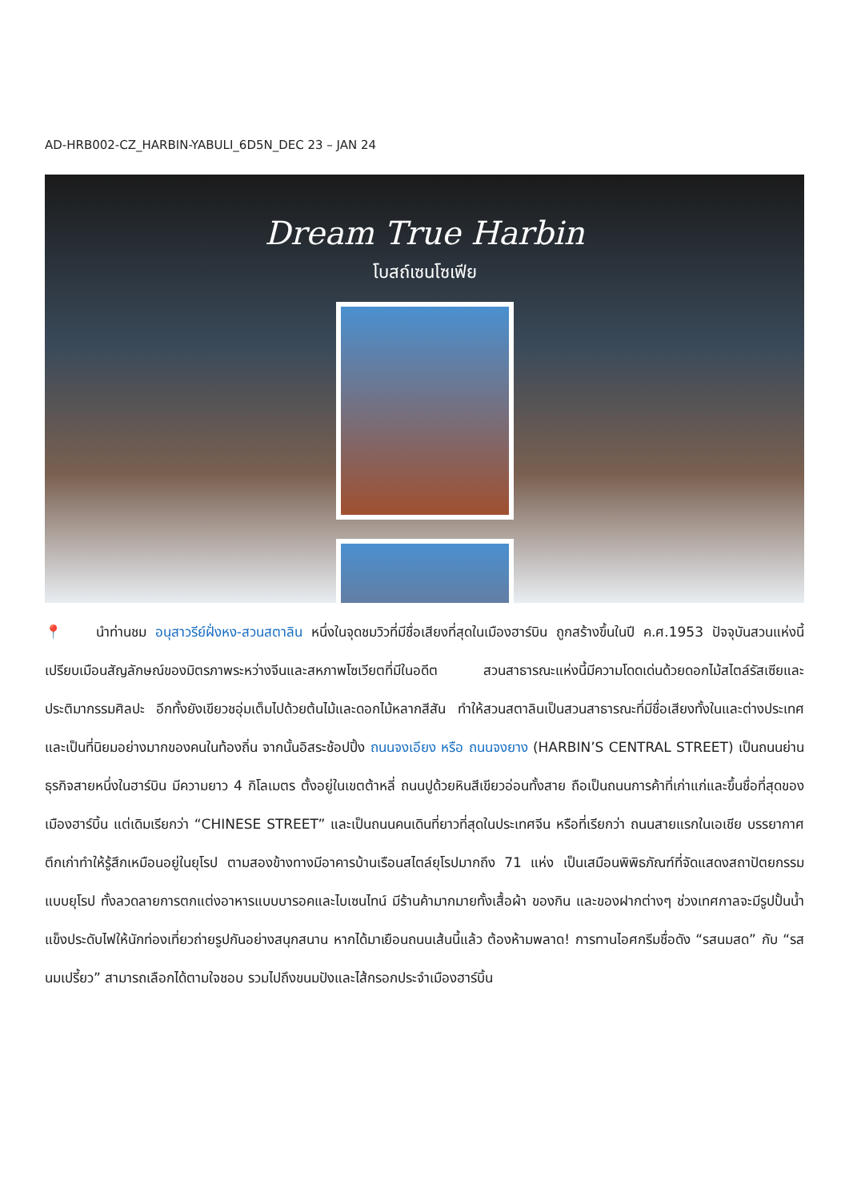AD-HRB002-CZ_HARBIN-YABULI_6D5N_DEC 23 – JAN 24
Dream True Harbin
โบสถ์เซนโซเฟีย
📍 นำท่านชม อนุสาวรีย์ฝั่งหง-สวนสตาลิน หนึ่งในจุดชมวิวที่มีชื่อเสียงที่สุดในเมืองฮาร์บิน ถูกสร้างขึ้นในปี ค.ศ.1953 ปัจจุบันสวนแห่งนี้เปรียบเมือนสัญลักษณ์ของมิตรภาพระหว่างจีนและสหภาพโซเวียตที่มีในอดีต สวนสาธารณะแห่งนี้มีความโดดเด่นด้วยดอกไม้สไตล์รัสเซียและประติมากรรมศิลปะ อีกทั้งยังเขียวชอุ่มเต็มไปด้วยต้นไม้และดอกไม้หลากสีสัน ทำให้สวนสตาลินเป็นสวนสาธารณะที่มีชื่อเสียงทั้งในและต่างประเทศ และเป็นที่นิยมอย่างมากของคนในท้องถิ่น จากนั้นอิสระช้อปปิ้ง ถนนจงเอียง หรือ ถนนจงยาง (HARBIN’S CENTRAL STREET) เป็นถนนย่านธุรกิจสายหนึ่งในฮาร์บิน มีความยาว 4 กิโลเมตร ตั้งอยู่ในเขตต้าหลี่ ถนนปูด้วยหินสีเขียวอ่อนทั้งสาย ถือเป็นถนนการค้าที่เก่าแก่และขึ้นชื่อที่สุดของเมืองฮาร์บิ้น แต่เดิมเรียกว่า “CHINESE STREET” และเป็นถนนคนเดินที่ยาวที่สุดในประเทศจีน หรือที่เรียกว่า ถนนสายแรกในเอเชีย บรรยากาศตึกเก่าทำให้รู้สึกเหมือนอยู่ในยุโรป ตามสองข้างทางมีอาคารบ้านเรือนสไตล์ยุโรปมากถึง 71 แห่ง เป็นเสมือนพิพิธภัณฑ์ที่จัดแสดงสถาปัตยกรรมแบบยุโรป ทั้งลวดลายการตกแต่งอาหารแบบบารอคและไบเซนไทน์ มีร้านค้ามากมายทั้งเสื้อผ้า ของกิน และของฝากต่างๆ ช่วงเทศกาลจะมีรูปปั้นน้ำแข็งประดับไฟให้นักท่องเที่ยวถ่ายรูปกันอย่างสนุกสนาน หากได้มาเยือนถนนเส้นนี้แล้ว ต้องห้ามพลาด! การทานไอศกรีมชื่อดัง “รสนมสด” กับ “รสนมเปรี้ยว” สามารถเลือกได้ตามใจชอบ รวมไปถึงขนมปังและไส้กรอกประจำเมืองฮาร์บิ้น